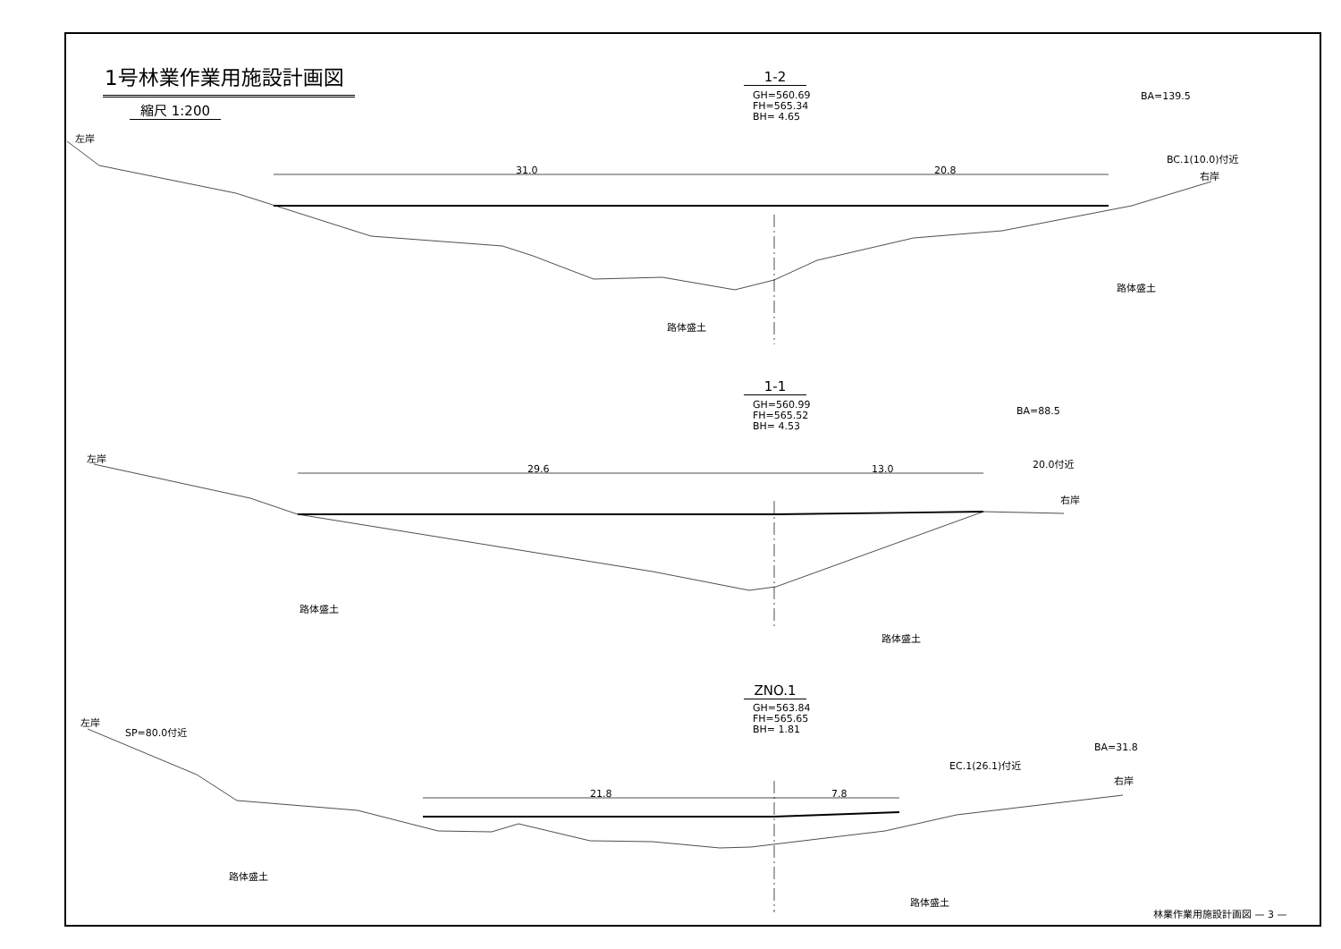1号林業作業用施設計画図
縮尺 1:200
1-2
GH=560.69
FH=565.34
BH= 4.65
BA=139.5
左岸
31.0 20.8
BC.1(10.0)付近
右岸
路体盛土
路体盛土
1-1
GH=560.99
FH=565.52
BH= 4.53
BA=88.5
左岸
29.6 13.0
20.0付近
右岸
路体盛土
路体盛土
ZNO.1
GH=563.84
FH=565.65
BH= 1.81
左岸
SP=80.0付近
BA=31.8
EC.1(26.1)付近
右岸
21.8 7.8
路体盛土
路体盛土
林業作業用施設計画図 — 3 —